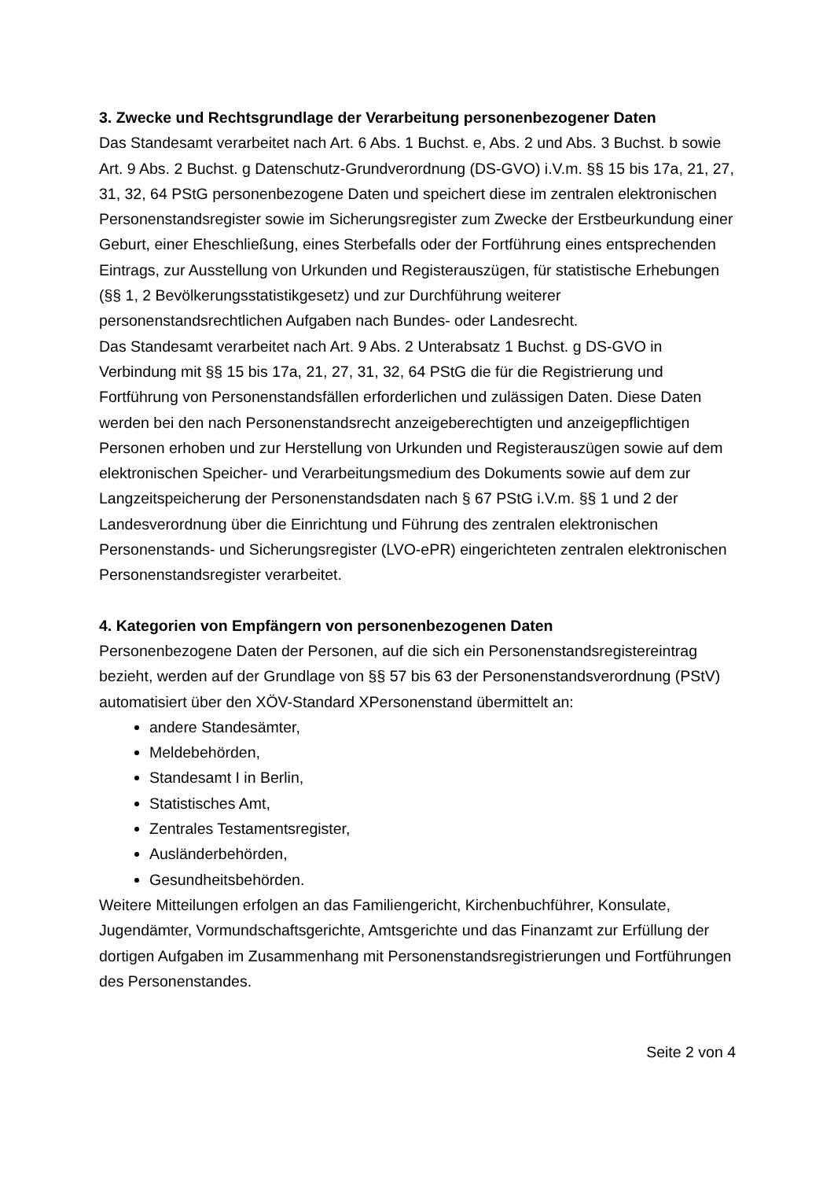3. Zwecke und Rechtsgrundlage der Verarbeitung personenbezogener Daten
Das Standesamt verarbeitet nach Art. 6 Abs. 1 Buchst. e, Abs. 2 und Abs. 3 Buchst. b sowie Art. 9 Abs. 2 Buchst. g Datenschutz-Grundverordnung (DS-GVO) i.V.m. §§ 15 bis 17a, 21, 27, 31, 32, 64 PStG personenbezogene Daten und speichert diese im zentralen elektronischen Personenstandsregister sowie im Sicherungsregister zum Zwecke der Erstbeurkundung einer Geburt, einer Eheschließung, eines Sterbefalls oder der Fortführung eines entsprechenden Eintrags, zur Ausstellung von Urkunden und Registerauszügen, für statistische Erhebungen (§§ 1, 2 Bevölkerungsstatistikgesetz) und zur Durchführung weiterer personenstandsrechtlichen Aufgaben nach Bundes- oder Landesrecht.
Das Standesamt verarbeitet nach Art. 9 Abs. 2 Unterabsatz 1 Buchst. g DS-GVO in Verbindung mit §§ 15 bis 17a, 21, 27, 31, 32, 64 PStG die für die Registrierung und Fortführung von Personenstandsfällen erforderlichen und zulässigen Daten. Diese Daten werden bei den nach Personenstandsrecht anzeigeberechtigten und anzeigepflichtigen Personen erhoben und zur Herstellung von Urkunden und Registerauszügen sowie auf dem elektronischen Speicher- und Verarbeitungsmedium des Dokuments sowie auf dem zur Langzeitspeicherung der Personenstandsdaten nach § 67 PStG i.V.m. §§ 1 und 2 der Landesverordnung über die Einrichtung und Führung des zentralen elektronischen Personenstands- und Sicherungsregister (LVO-ePR) eingerichteten zentralen elektronischen Personenstandsregister verarbeitet.
4. Kategorien von Empfängern von personenbezogenen Daten
Personenbezogene Daten der Personen, auf die sich ein Personenstandsregistereintrag bezieht, werden auf der Grundlage von §§ 57 bis 63 der Personenstandsverordnung (PStV) automatisiert über den XÖV-Standard XPersonenstand übermittelt an:
andere Standesämter,
Meldebehörden,
Standesamt I in Berlin,
Statistisches Amt,
Zentrales Testamentsregister,
Ausländerbehörden,
Gesundheitsbehörden.
Weitere Mitteilungen erfolgen an das Familiengericht, Kirchenbuchführer, Konsulate, Jugendämter, Vormundschaftsgerichte, Amtsgerichte und das Finanzamt zur Erfüllung der dortigen Aufgaben im Zusammenhang mit Personenstandsregistrierungen und Fortführungen des Personenstandes.
Seite 2 von 4